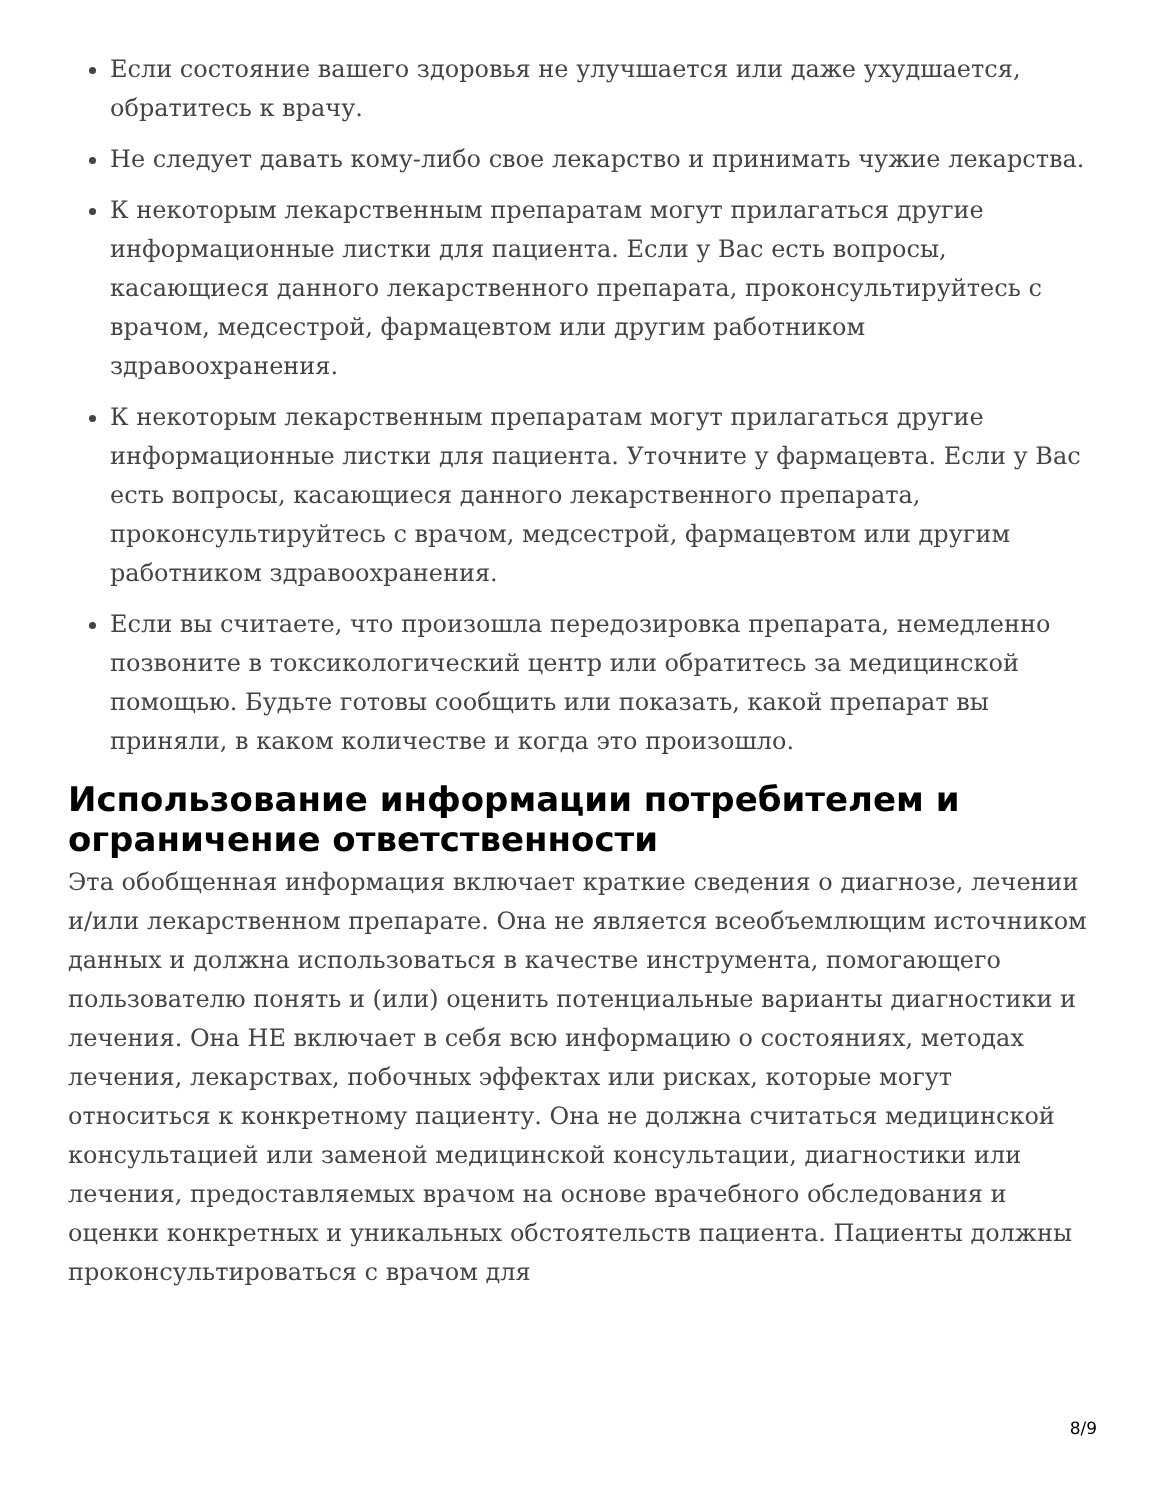Если состояние вашего здоровья не улучшается или даже ухудшается, обратитесь к врачу.
Не следует давать кому-либо свое лекарство и принимать чужие лекарства.
К некоторым лекарственным препаратам могут прилагаться другие информационные листки для пациента. Если у Вас есть вопросы, касающиеся данного лекарственного препарата, проконсультируйтесь с врачом, медсестрой, фармацевтом или другим работником здравоохранения.
К некоторым лекарственным препаратам могут прилагаться другие информационные листки для пациента. Уточните у фармацевта. Если у Вас есть вопросы, касающиеся данного лекарственного препарата, проконсультируйтесь с врачом, медсестрой, фармацевтом или другим работником здравоохранения.
Если вы считаете, что произошла передозировка препарата, немедленно позвоните в токсикологический центр или обратитесь за медицинской помощью. Будьте готовы сообщить или показать, какой препарат вы приняли, в каком количестве и когда это произошло.
Использование информации потребителем и ограничение ответственности
Эта обобщенная информация включает краткие сведения о диагнозе, лечении и/или лекарственном препарате. Она не является всеобъемлющим источником данных и должна использоваться в качестве инструмента, помогающего пользователю понять и (или) оценить потенциальные варианты диагностики и лечения. Она НЕ включает в себя всю информацию о состояниях, методах лечения, лекарствах, побочных эффектах или рисках, которые могут относиться к конкретному пациенту. Она не должна считаться медицинской консультацией или заменой медицинской консультации, диагностики или лечения, предоставляемых врачом на основе врачебного обследования и оценки конкретных и уникальных обстоятельств пациента. Пациенты должны проконсультироваться с врачом для
8/9